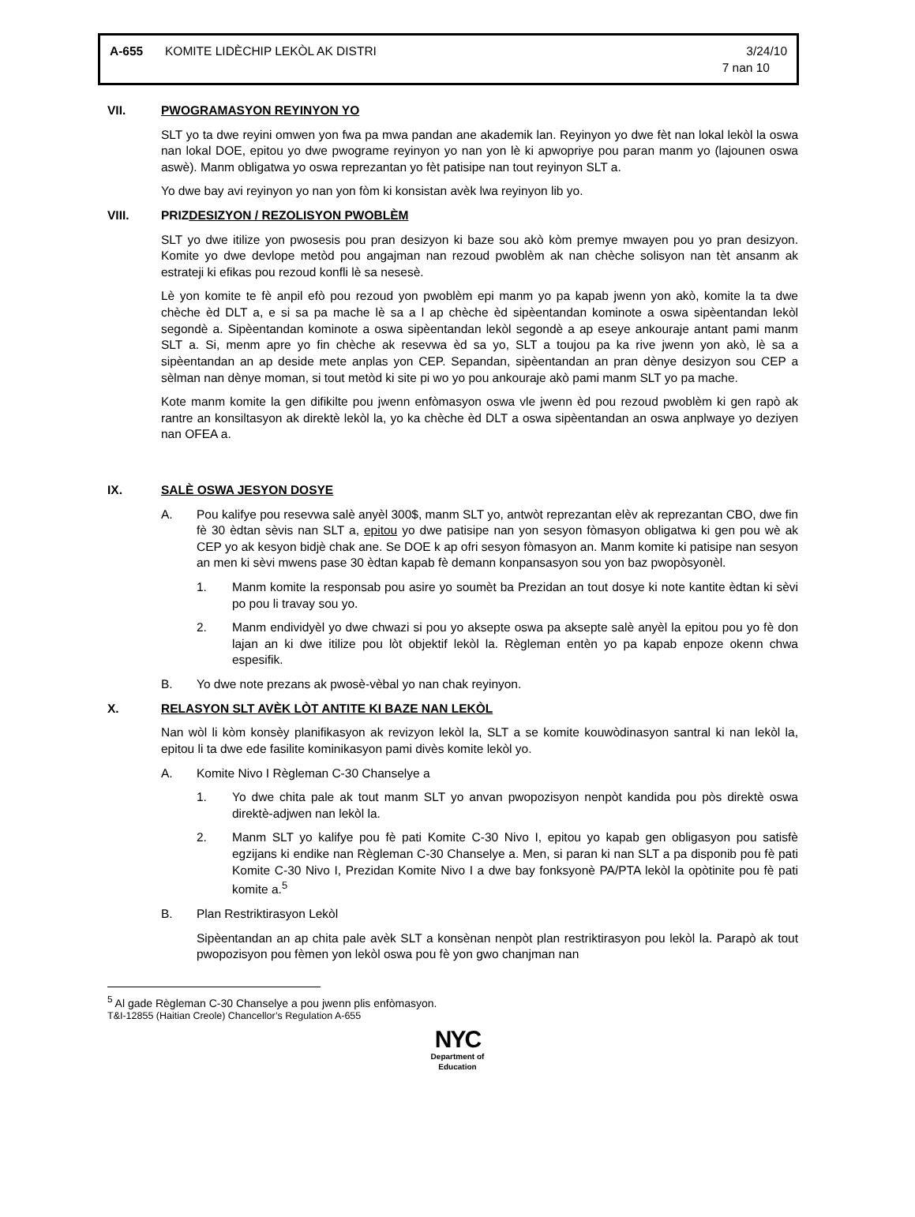A-655 KOMITE LIDÈCHIP LEKÒL AK DISTRI 3/24/10
7 nan 10
VII. PWOGRAMASYON REYINYON YO
SLT yo ta dwe reyini omwen yon fwa pa mwa pandan ane akademik lan. Reyinyon yo dwe fèt nan lokal lekòl la oswa nan lokal DOE, epitou yo dwe pwograme reyinyon yo nan yon lè ki apwopriye pou paran manm yo (lajounen oswa aswè). Manm obligatwa yo oswa reprezantan yo fèt patisipe nan tout reyinyon SLT a.
Yo dwe bay avi reyinyon yo nan yon fòm ki konsistan avèk lwa reyinyon lib yo.
VIII. PRIZDESIZYON / REZOLISYON PWOBLÈM
SLT yo dwe itilize yon pwosesis pou pran desizyon ki baze sou akò kòm premye mwayen pou yo pran desizyon. Komite yo dwe devlope metòd pou angajman nan rezoud pwoblèm ak nan chèche solisyon nan tèt ansanm ak estrateji ki efikas pou rezoud konfli lè sa nesesè.
Lè yon komite te fè anpil efò pou rezoud yon pwoblèm epi manm yo pa kapab jwenn yon akò, komite la ta dwe chèche èd DLT a, e si sa pa mache lè sa a l ap chèche èd sipèentandan kominote a oswa sipèentandan lekòl segondè a. Sipèentandan kominote a oswa sipèentandan lekòl segondè a ap eseye ankouraje antant pami manm SLT a. Si, menm apre yo fin chèche ak resevwa èd sa yo, SLT a toujou pa ka rive jwenn yon akò, lè sa a sipèentandan an ap deside mete anplas yon CEP. Sepandan, sipèentandan an pran dènye desizyon sou CEP a sèlman nan dènye moman, si tout metòd ki site pi wo yo pou ankouraje akò pami manm SLT yo pa mache.
Kote manm komite la gen difikilte pou jwenn enfòmasyon oswa vle jwenn èd pou rezoud pwoblèm ki gen rapò ak rantre an konsiltasyon ak direktè lekòl la, yo ka chèche èd DLT a oswa sipèentandan an oswa anplwaye yo deziyen nan OFEA a.
IX. SALÈ OSWA JESYON DOSYE
A. Pou kalifye pou resevwa salè anyèl 300$, manm SLT yo, antwòt reprezantan elèv ak reprezantan CBO, dwe fin fè 30 èdtan sèvis nan SLT a, epitou yo dwe patisipe nan yon sesyon fòmasyon obligatwa ki gen pou wè ak CEP yo ak kesyon bidjè chak ane. Se DOE k ap ofri sesyon fòmasyon an. Manm komite ki patisipe nan sesyon an men ki sèvi mwens pase 30 èdtan kapab fè demann konpansasyon sou yon baz pwopòsyonèl.
1. Manm komite la responsab pou asire yo soumèt ba Prezidan an tout dosye ki note kantite èdtan ki sèvi po pou li travay sou yo.
2. Manm endividyèl yo dwe chwazi si pou yo aksepte oswa pa aksepte salè anyèl la epitou pou yo fè don lajan an ki dwe itilize pou lòt objektif lekòl la. Règleman entèn yo pa kapab enpoze okenn chwa espesifik.
B. Yo dwe note prezans ak pwosè-vèbal yo nan chak reyinyon.
X. RELASYON SLT AVÈK LÒT ANTITE KI BAZE NAN LEKÒL
Nan wòl li kòm konsèy planifikasyon ak revizyon lekòl la, SLT a se komite kouwòdinasyon santral ki nan lekòl la, epitou li ta dwe ede fasilite kominikasyon pami divès komite lekòl yo.
A. Komite Nivo I Règleman C-30 Chanselye a
1. Yo dwe chita pale ak tout manm SLT yo anvan pwopozisyon nenpòt kandida pou pòs direktè oswa direktè-adjwen nan lekòl la.
2. Manm SLT yo kalifye pou fè pati Komite C-30 Nivo I, epitou yo kapab gen obligasyon pou satisfè egzijans ki endike nan Règleman C-30 Chanselye a. Men, si paran ki nan SLT a pa disponib pou fè pati Komite C-30 Nivo I, Prezidan Komite Nivo I a dwe bay fonksyonè PA/PTA lekòl la opòtinite pou fè pati komite a.<sup>5</sup>
B. Plan Restriktirasyon Lekòl
Sipèentandan an ap chita pale avèk SLT a konsènan nenpòt plan restriktirasyon pou lekòl la. Parapò ak tout pwopozisyon pou fèmen yon lekòl oswa pou fè yon gwo chanjman nan
<sup>5</sup> Al gade Règleman C-30 Chanselye a pou jwenn plis enfòmasyon.
T&I-12855 (Haitian Creole) Chancellor’s Regulation A-655
NYC
Department of
Education